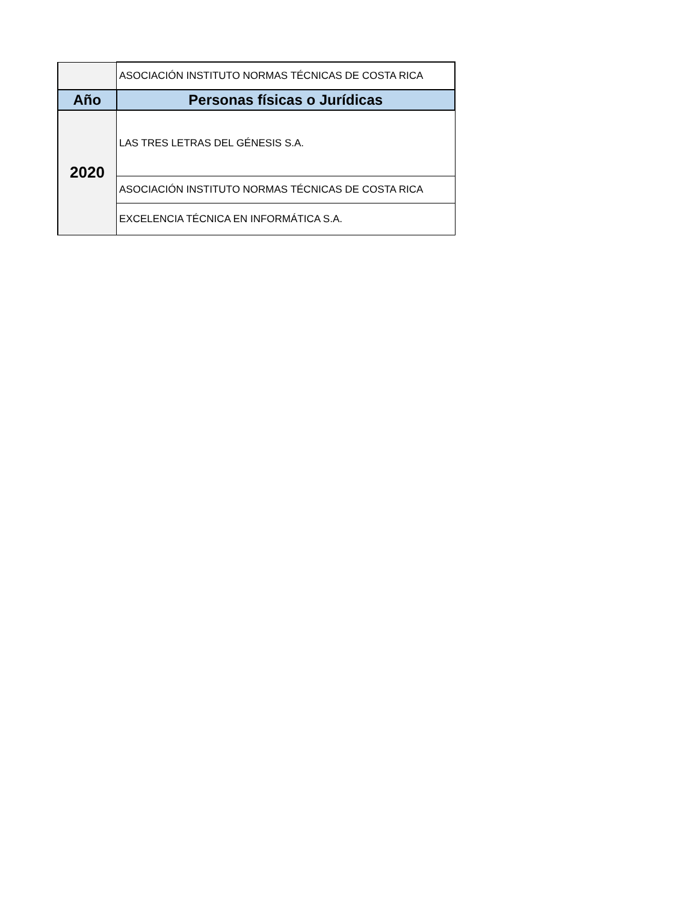| | ASOCIACIÓN INSTITUTO NORMAS TÉCNICAS DE COSTA RICA |
| Año | Personas físicas o Jurídicas |
| 2020 | LAS TRES LETRAS DEL GÉNESIS S.A. |
| | ASOCIACIÓN INSTITUTO NORMAS TÉCNICAS DE COSTA RICA |
| | EXCELENCIA TÉCNICA EN INFORMÁTICA S.A. |